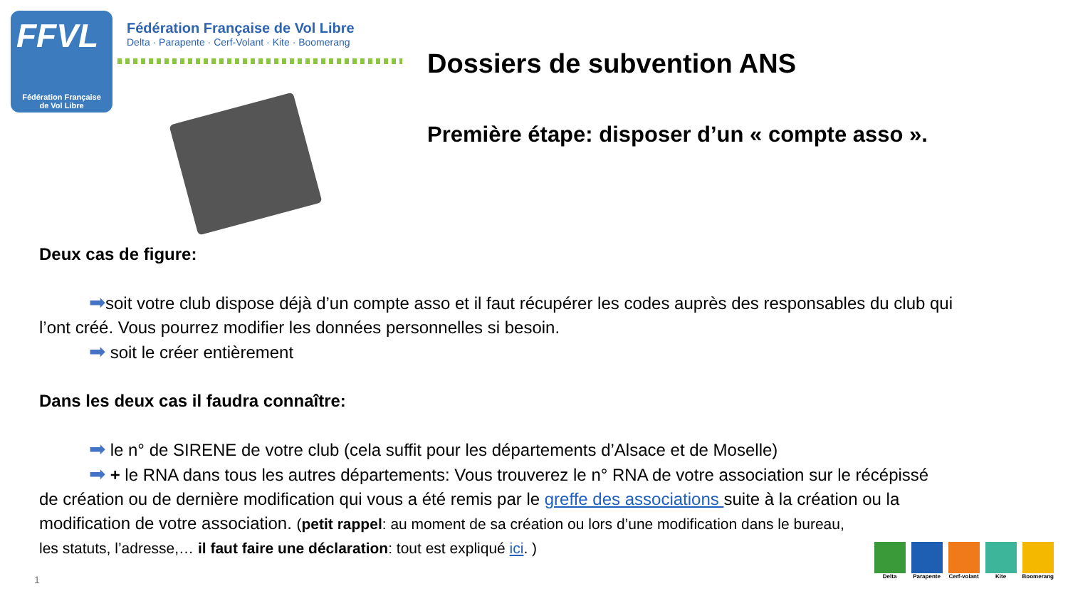FFVL
Fédération Française
de Vol Libre
Fédération Française de Vol Libre
Delta · Parapente · Cerf-Volant · Kite · Boomerang
Dossiers de subvention ANS
Première étape: disposer d’un « compte asso ».
Deux cas de figure:
➡soit votre club dispose déjà d’un compte asso et il faut récupérer les codes auprès des responsables du club qui
l’ont créé. Vous pourrez modifier les données personnelles si besoin.
➡ soit le créer entièrement
Dans les deux cas il faudra connaître:
➡ le n° de SIRENE de votre club (cela suffit pour les départements d’Alsace et de Moselle)
➡ + le RNA dans tous les autres départements: Vous trouverez le n° RNA de votre association sur le récépissé
de création ou de dernière modification qui vous a été remis par le greffe des associations suite à la création ou la
modification de votre association. (petit rappel: au moment de sa création ou lors d’une modification dans le bureau,
les statuts, l’adresse,… il faut faire une déclaration: tout est expliqué ici. )
Delta Parapente Cerf-volant Kite Boomerang
1